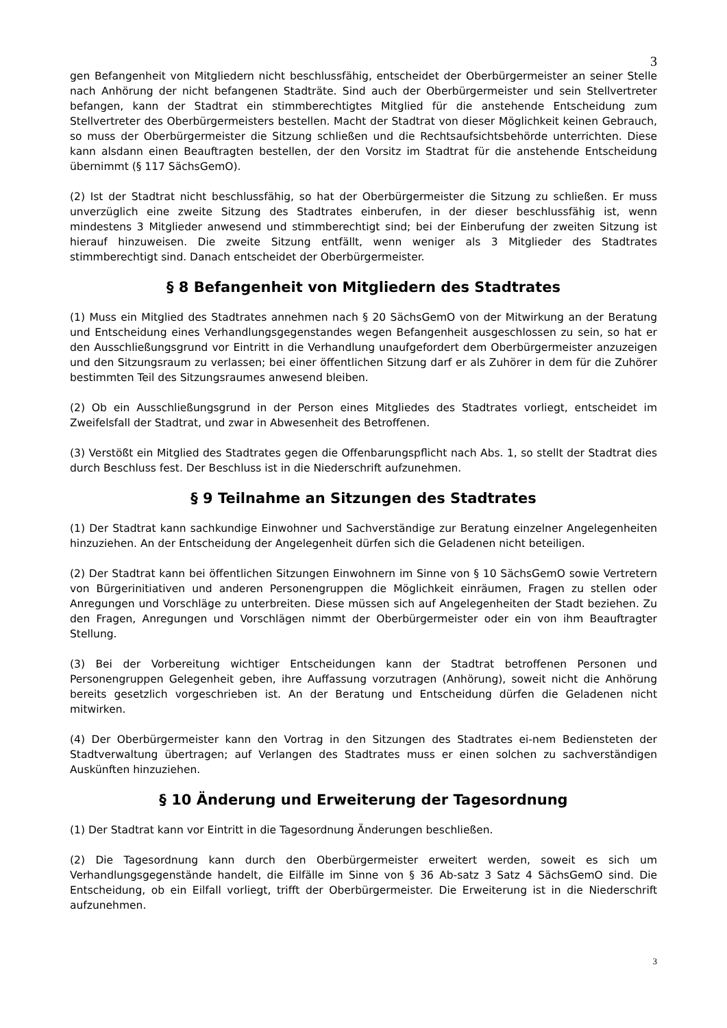3
gen Befangenheit von Mitgliedern nicht beschlussfähig, entscheidet der Oberbürgermeister an seiner Stelle nach Anhörung der nicht befangenen Stadträte. Sind auch der Oberbürgermeister und sein Stellvertreter befangen, kann der Stadtrat ein stimmberechtigtes Mitglied für die anstehende Entscheidung zum Stellvertreter des Oberbürgermeisters bestellen. Macht der Stadtrat von dieser Möglichkeit keinen Gebrauch, so muss der Oberbürgermeister die Sitzung schließen und die Rechtsaufsichtsbehörde unterrichten. Diese kann alsdann einen Beauftragten bestellen, der den Vorsitz im Stadtrat für die anstehende Entscheidung übernimmt (§ 117 SächsGemO).
(2) Ist der Stadtrat nicht beschlussfähig, so hat der Oberbürgermeister die Sitzung zu schließen. Er muss unverzüglich eine zweite Sitzung des Stadtrates einberufen, in der dieser beschlussfähig ist, wenn mindestens 3 Mitglieder anwesend und stimmberechtigt sind; bei der Einberufung der zweiten Sitzung ist hierauf hinzuweisen. Die zweite Sitzung entfällt, wenn weniger als 3 Mitglieder des Stadtrates stimmberechtigt sind. Danach entscheidet der Oberbürgermeister.
§ 8 Befangenheit von Mitgliedern des Stadtrates
(1) Muss ein Mitglied des Stadtrates annehmen nach § 20 SächsGemO von der Mitwirkung an der Beratung und Entscheidung eines Verhandlungsgegenstandes wegen Befangenheit ausgeschlossen zu sein, so hat er den Ausschließungsgrund vor Eintritt in die Verhandlung unaufgefordert dem Oberbürgermeister anzuzeigen und den Sitzungsraum zu verlassen; bei einer öffentlichen Sitzung darf er als Zuhörer in dem für die Zuhörer bestimmten Teil des Sitzungsraumes anwesend bleiben.
(2) Ob ein Ausschließungsgrund in der Person eines Mitgliedes des Stadtrates vorliegt, entscheidet im Zweifelsfall der Stadtrat, und zwar in Abwesenheit des Betroffenen.
(3) Verstößt ein Mitglied des Stadtrates gegen die Offenbarungspflicht nach Abs. 1, so stellt der Stadtrat dies durch Beschluss fest. Der Beschluss ist in die Niederschrift aufzunehmen.
§ 9 Teilnahme an Sitzungen des Stadtrates
(1) Der Stadtrat kann sachkundige Einwohner und Sachverständige zur Beratung einzelner Angelegenheiten hinzuziehen. An der Entscheidung der Angelegenheit dürfen sich die Geladenen nicht beteiligen.
(2) Der Stadtrat kann bei öffentlichen Sitzungen Einwohnern im Sinne von § 10 SächsGemO sowie Vertretern von Bürgerinitiativen und anderen Personengruppen die Möglichkeit einräumen, Fragen zu stellen oder Anregungen und Vorschläge zu unterbreiten. Diese müssen sich auf Angelegenheiten der Stadt beziehen. Zu den Fragen, Anregungen und Vorschlägen nimmt der Oberbürgermeister oder ein von ihm Beauftragter Stellung.
(3) Bei der Vorbereitung wichtiger Entscheidungen kann der Stadtrat betroffenen Personen und Personengruppen Gelegenheit geben, ihre Auffassung vorzutragen (Anhörung), soweit nicht die Anhörung bereits gesetzlich vorgeschrieben ist. An der Beratung und Entscheidung dürfen die Geladenen nicht mitwirken.
(4) Der Oberbürgermeister kann den Vortrag in den Sitzungen des Stadtrates ei-nem Bediensteten der Stadtverwaltung übertragen; auf Verlangen des Stadtrates muss er einen solchen zu sachverständigen Auskünften hinzuziehen.
§ 10 Änderung und Erweiterung der Tagesordnung
(1) Der Stadtrat kann vor Eintritt in die Tagesordnung Änderungen beschließen.
(2) Die Tagesordnung kann durch den Oberbürgermeister erweitert werden, soweit es sich um Verhandlungsgegenstände handelt, die Eilfälle im Sinne von § 36 Ab-satz 3 Satz 4 SächsGemO sind. Die Entscheidung, ob ein Eilfall vorliegt, trifft der Oberbürgermeister. Die Erweiterung ist in die Niederschrift aufzunehmen.
3